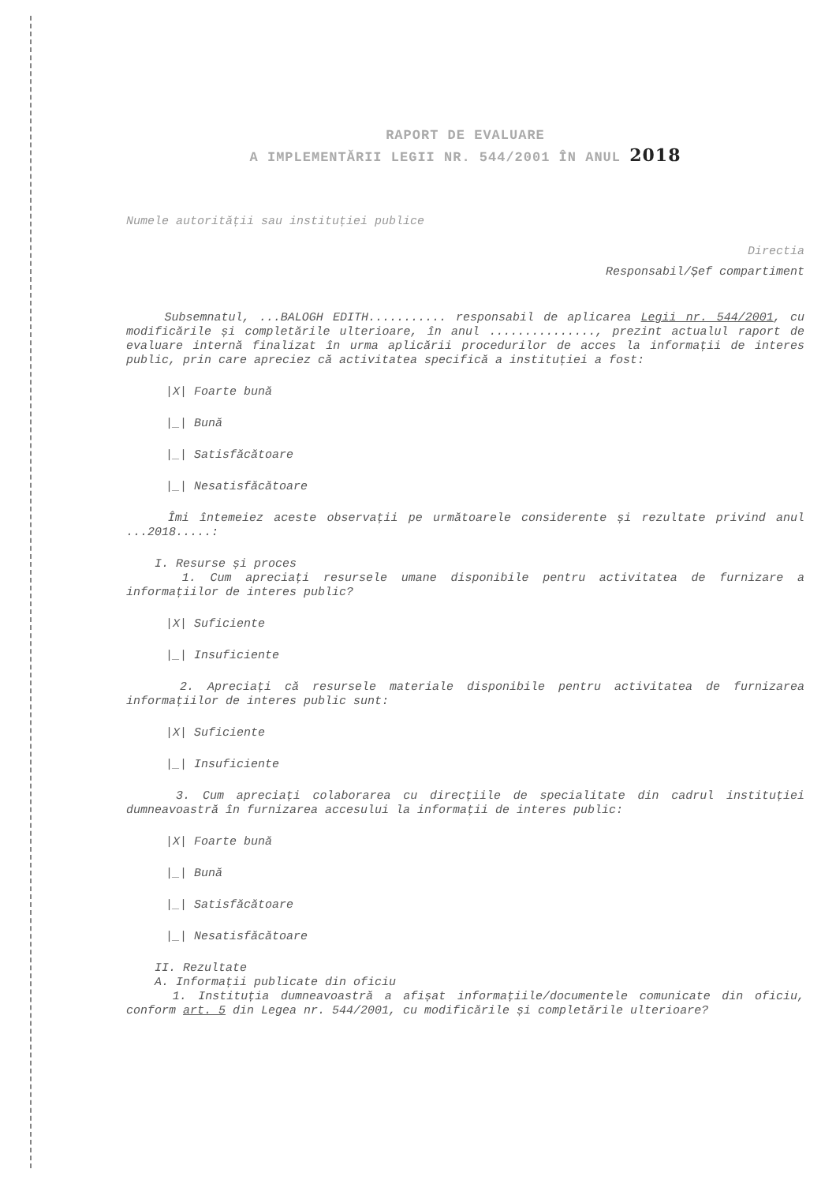RAPORT DE EVALUARE
A IMPLEMENTĂRII LEGII NR. 544/2001 ÎN ANUL 2018
Numele autorității sau instituției publice
Directia
Responsabil/Șef compartiment
Subsemnatul, ...BALOGH EDITH........... responsabil de aplicarea Legii nr. 544/2001, cu modificările și completările ulterioare, în anul ..............., prezint actualul raport de evaluare internă finalizat în urma aplicării procedurilor de acces la informații de interes public, prin care apreciez că activitatea specifică a instituției a fost:
|X| Foarte bună
|_| Bună
|_| Satisfăcătoare
|_| Nesatisfăcătoare
Îmi întemeiez aceste observații pe următoarele considerente și rezultate privind anul ...2018.....:
I. Resurse și proces
1. Cum apreciați resursele umane disponibile pentru activitatea de furnizare a informațiilor de interes public?
|X| Suficiente
|_| Insuficiente
2. Apreciați că resursele materiale disponibile pentru activitatea de furnizarea informațiilor de interes public sunt:
|X| Suficiente
|_| Insuficiente
3. Cum apreciați colaborarea cu direcțiile de specialitate din cadrul instituției dumneavoastră în furnizarea accesului la informații de interes public:
|X| Foarte bună
|_| Bună
|_| Satisfăcătoare
|_| Nesatisfăcătoare
II. Rezultate
A. Informații publicate din oficiu
1. Instituția dumneavoastră a afișat informațiile/documentele comunicate din oficiu, conform art. 5 din Legea nr. 544/2001, cu modificările și completările ulterioare?